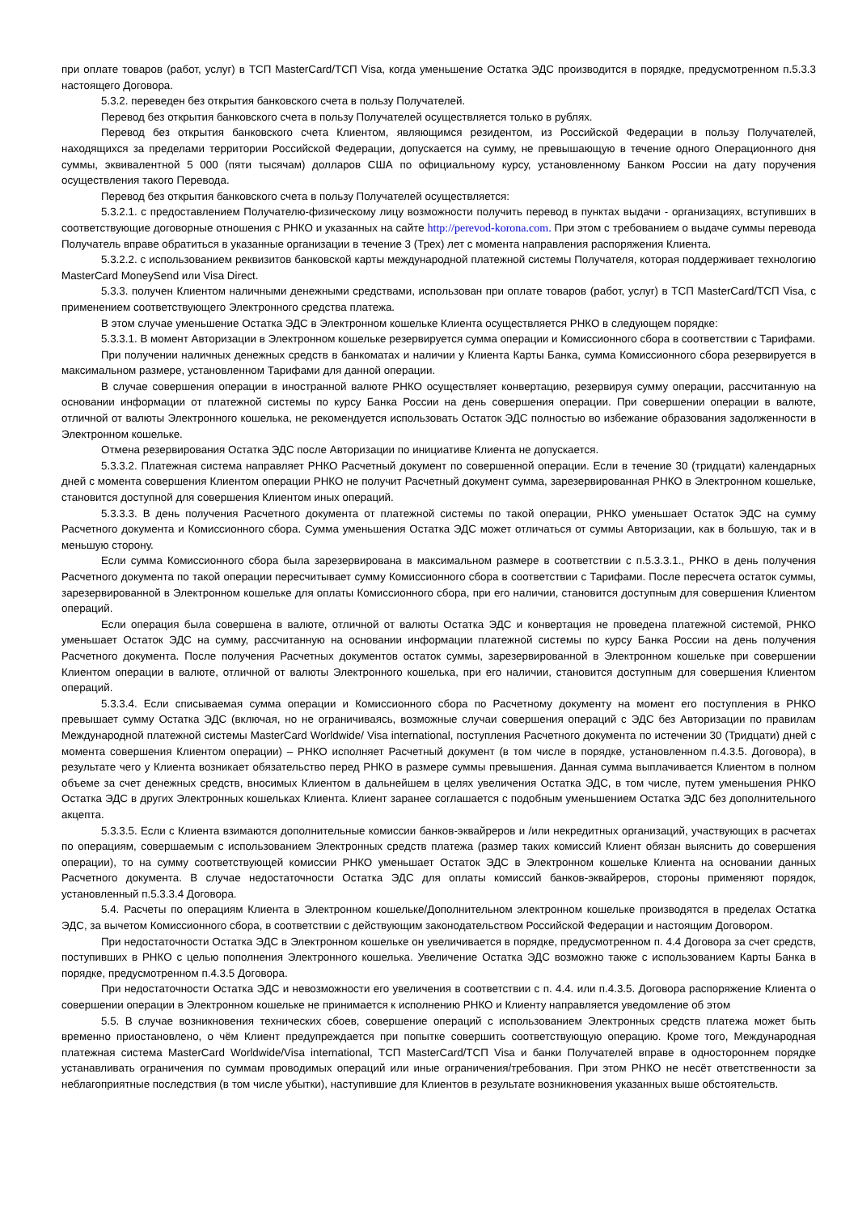при оплате товаров (работ, услуг) в ТСП MasterCard/ТСП Visa, когда уменьшение Остатка ЭДС производится в порядке, предусмотренном п.5.3.3 настоящего Договора.
5.3.2. переведен без открытия банковского счета в пользу Получателей.
Перевод без открытия банковского счета в пользу Получателей осуществляется только в рублях.
Перевод без открытия банковского счета Клиентом, являющимся резидентом, из Российской Федерации в пользу Получателей, находящихся за пределами территории Российской Федерации, допускается на сумму, не превышающую в течение одного Операционного дня суммы, эквивалентной 5 000 (пяти тысячам) долларов США по официальному курсу, установленному Банком России на дату поручения осуществления такого Перевода.
Перевод без открытия банковского счета в пользу Получателей осуществляется:
5.3.2.1. с предоставлением Получателю-физическому лицу возможности получить перевод в пунктах выдачи - организациях, вступивших в соответствующие договорные отношения с РНКО и указанных на сайте http://perevod-korona.com. При этом с требованием о выдаче суммы перевода Получатель вправе обратиться в указанные организации в течение 3 (Трех) лет с момента направления распоряжения Клиента.
5.3.2.2. с использованием реквизитов банковской карты международной платежной системы Получателя, которая поддерживает технологию MasterCard MoneySend или Visa Direct.
5.3.3. получен Клиентом наличными денежными средствами, использован при оплате товаров (работ, услуг) в ТСП MasterCard/ТСП Visa, с применением соответствующего Электронного средства платежа.
В этом случае уменьшение Остатка ЭДС в Электронном кошельке Клиента осуществляется РНКО в следующем порядке:
5.3.3.1. В момент Авторизации в Электронном кошельке резервируется сумма операции и Комиссионного сбора в соответствии с Тарифами.
При получении наличных денежных средств в банкоматах и наличии у Клиента Карты Банка, сумма Комиссионного сбора резервируется в максимальном размере, установленном Тарифами для данной операции.
В случае совершения операции в иностранной валюте РНКО осуществляет конвертацию, резервируя сумму операции, рассчитанную на основании информации от платежной системы по курсу Банка России на день совершения операции. При совершении операции в валюте, отличной от валюты Электронного кошелька, не рекомендуется использовать Остаток ЭДС полностью во избежание образования задолженности в Электронном кошельке.
Отмена резервирования Остатка ЭДС после Авторизации по инициативе Клиента не допускается.
5.3.3.2. Платежная система направляет РНКО Расчетный документ по совершенной операции. Если в течение 30 (тридцати) календарных дней с момента совершения Клиентом операции РНКО не получит Расчетный документ сумма, зарезервированная РНКО в Электронном кошельке, становится доступной для совершения Клиентом иных операций.
5.3.3.3. В день получения Расчетного документа от платежной системы по такой операции, РНКО уменьшает Остаток ЭДС на сумму Расчетного документа и Комиссионного сбора. Сумма уменьшения Остатка ЭДС может отличаться от суммы Авторизации, как в большую, так и в меньшую сторону.
Если сумма Комиссионного сбора была зарезервирована в максимальном размере в соответствии с п.5.3.3.1., РНКО в день получения Расчетного документа по такой операции пересчитывает сумму Комиссионного сбора в соответствии с Тарифами. После пересчета остаток суммы, зарезервированной в Электронном кошельке для оплаты Комиссионного сбора, при его наличии, становится доступным для совершения Клиентом операций.
Если операция была совершена в валюте, отличной от валюты Остатка ЭДС и конвертация не проведена платежной системой, РНКО уменьшает Остаток ЭДС на сумму, рассчитанную на основании информации платежной системы по курсу Банка России на день получения Расчетного документа. После получения Расчетных документов остаток суммы, зарезервированной в Электронном кошельке при совершении Клиентом операции в валюте, отличной от валюты Электронного кошелька, при его наличии, становится доступным для совершения Клиентом операций.
5.3.3.4. Если списываемая сумма операции и Комиссионного сбора по Расчетному документу на момент его поступления в РНКО превышает сумму Остатка ЭДС (включая, но не ограничиваясь, возможные случаи совершения операций с ЭДС без Авторизации по правилам Международной платежной системы MasterCard Worldwide/ Visa international, поступления Расчетного документа по истечении 30 (Тридцати) дней с момента совершения Клиентом операции) – РНКО исполняет Расчетный документ (в том числе в порядке, установленном п.4.3.5. Договора), в результате чего у Клиента возникает обязательство перед РНКО в размере суммы превышения. Данная сумма выплачивается Клиентом в полном объеме за счет денежных средств, вносимых Клиентом в дальнейшем в целях увеличения Остатка ЭДС, в том числе, путем уменьшения РНКО Остатка ЭДС в других Электронных кошельках Клиента. Клиент заранее соглашается с подобным уменьшением Остатка ЭДС без дополнительного акцепта.
5.3.3.5. Если с Клиента взимаются дополнительные комиссии банков-эквайреров и /или некредитных организаций, участвующих в расчетах по операциям, совершаемым с использованием Электронных средств платежа (размер таких комиссий Клиент обязан выяснить до совершения операции), то на сумму соответствующей комиссии РНКО уменьшает Остаток ЭДС в Электронном кошельке Клиента на основании данных Расчетного документа. В случае недостаточности Остатка ЭДС для оплаты комиссий банков-эквайреров, стороны применяют порядок, установленный п.5.3.3.4 Договора.
5.4. Расчеты по операциям Клиента в Электронном кошельке/Дополнительном электронном кошельке производятся в пределах Остатка ЭДС, за вычетом Комиссионного сбора, в соответствии с действующим законодательством Российской Федерации и настоящим Договором.
При недостаточности Остатка ЭДС в Электронном кошельке он увеличивается в порядке, предусмотренном п. 4.4 Договора за счет средств, поступивших в РНКО с целью пополнения Электронного кошелька. Увеличение Остатка ЭДС возможно также с использованием Карты Банка в порядке, предусмотренном п.4.3.5 Договора.
При недостаточности Остатка ЭДС и невозможности его увеличения в соответствии с п. 4.4. или п.4.3.5. Договора распоряжение Клиента о совершении операции в Электронном кошельке не принимается к исполнению РНКО и Клиенту направляется уведомление об этом
5.5. В случае возникновения технических сбоев, совершение операций с использованием Электронных средств платежа может быть временно приостановлено, о чём Клиент предупреждается при попытке совершить соответствующую операцию. Кроме того, Международная платежная система MasterCard Worldwide/Visa international, ТСП MasterCard/ТСП Visa и банки Получателей вправе в одностороннем порядке устанавливать ограничения по суммам проводимых операций или иные ограничения/требования. При этом РНКО не несёт ответственности за неблагоприятные последствия (в том числе убытки), наступившие для Клиентов в результате возникновения указанных выше обстоятельств.